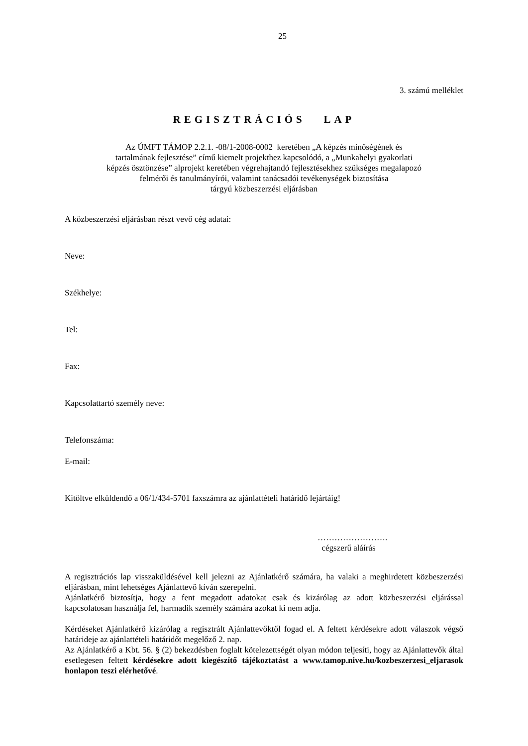25
3. számú melléklet
REGISZTRÁCIÓS LAP
Az ÚMFT TÁMOP 2.2.1. -08/1-2008-0002 keretében „A képzés minőségének és
tartalmának fejlesztése” című kiemelt projekthez kapcsolódó, a „Munkahelyi gyakorlati
képzés ösztönzése” alprojekt keretében végrehajtandó fejlesztésekhez szükséges megalapozó
felmérői és tanulmányírói, valamint tanácsadói tevékenységek biztosítása
tárgyú közbeszerzési eljárásban
A közbeszerzési eljárásban részt vevő cég adatai:
Neve:
Székhelye:
Tel:
Fax:
Kapcsolattartó személy neve:
Telefonszáma:
E-mail:
Kitöltve elküldendő a 06/1/434-5701 faxszámra az ajánlattételi határidő lejártáig!
…………………….
cégszerű aláírás
A regisztrációs lap visszaküldésével kell jelezni az Ajánlatkérő számára, ha valaki a meghirdetett közbeszerzési eljárásban, mint lehetséges Ajánlattevő kíván szerepelni.
Ajánlatkérő biztosítja, hogy a fent megadott adatokat csak és kizárólag az adott közbeszerzési eljárással kapcsolatosan használja fel, harmadik személy számára azokat ki nem adja.
Kérdéseket Ajánlatkérő kizárólag a regisztrált Ajánlattevőktől fogad el. A feltett kérdésekre adott válaszok végső határideje az ajánlattételi határidőt megelőző 2. nap.
Az Ajánlatkérő a Kbt. 56. § (2) bekezdésben foglalt kötelezettségét olyan módon teljesíti, hogy az Ajánlattevők által esetlegesen feltett kérdésekre adott kiegészítő tájékoztatást a www.tamop.nive.hu/kozbeszerzesi_eljarasok honlapon teszi elérhetővé.